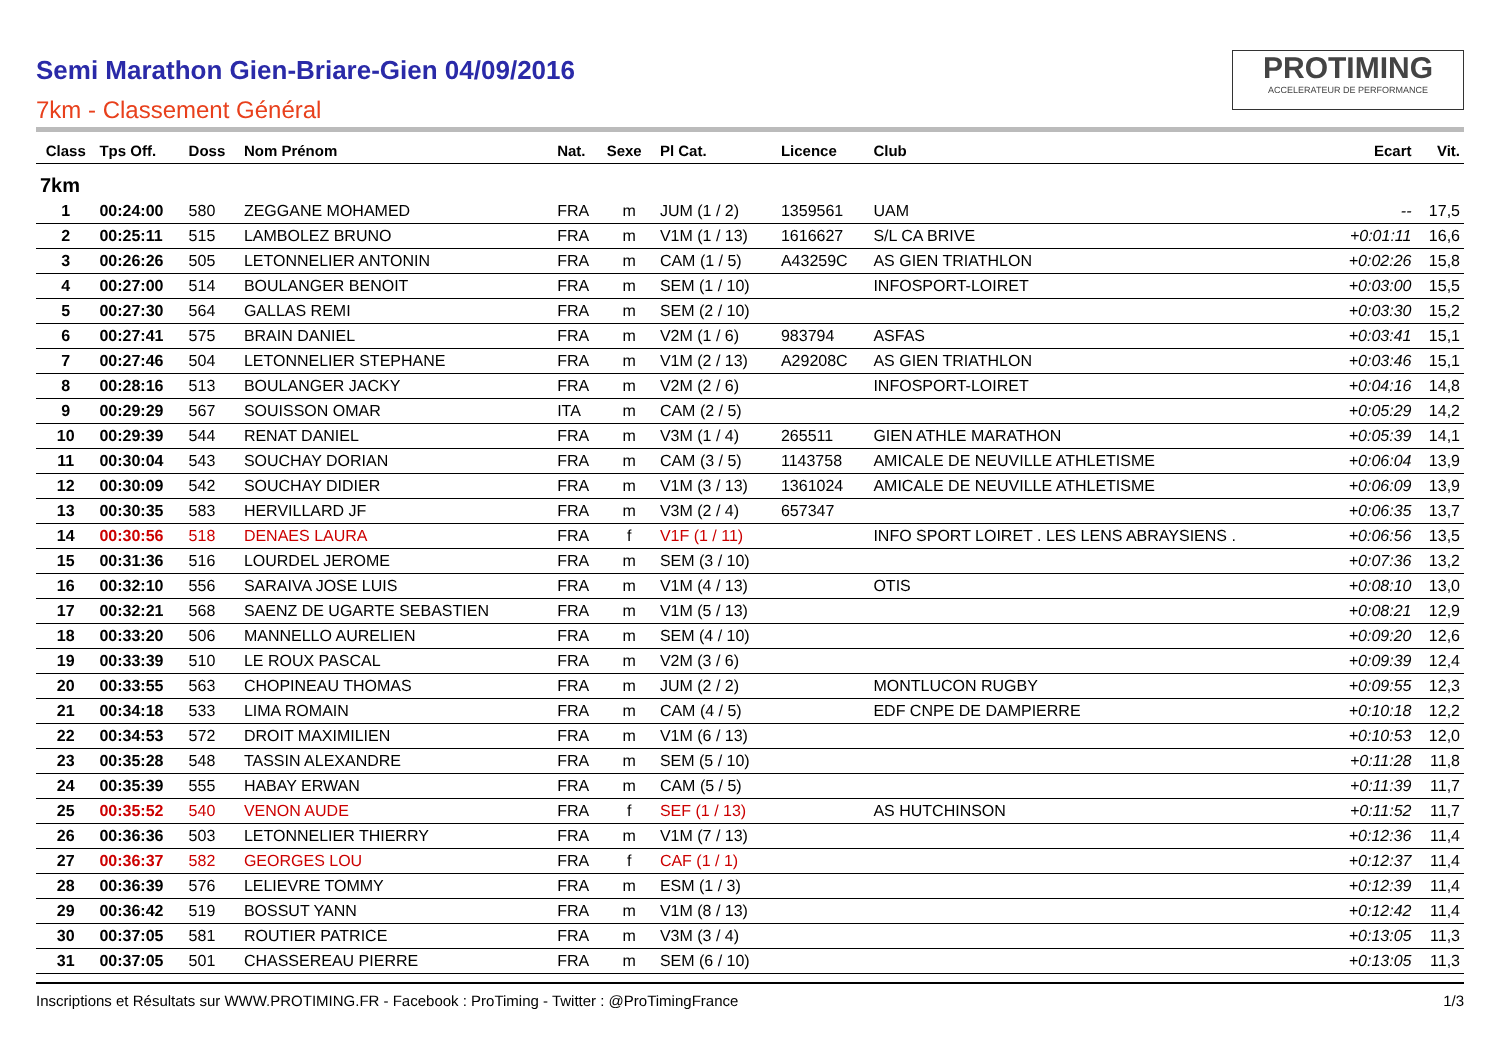Semi Marathon Gien-Briare-Gien 04/09/2016
7km - Classement Général
PROTIMING
ACCELERATEUR DE PERFORMANCE
| Class | Tps Off. | Doss | Nom Prénom | Nat. | Sexe | Pl Cat. | Licence | Club | Ecart | Vit. |
| --- | --- | --- | --- | --- | --- | --- | --- | --- | --- | --- |
| 7km | | | | | | | | | | |
| 1 | 00:24:00 | 580 | ZEGGANE MOHAMED | FRA | m | JUM (1 / 2) | 1359561 | UAM | -- | 17,5 |
| 2 | 00:25:11 | 515 | LAMBOLEZ BRUNO | FRA | m | V1M (1 / 13) | 1616627 | S/L CA BRIVE | +0:01:11 | 16,6 |
| 3 | 00:26:26 | 505 | LETONNELIER ANTONIN | FRA | m | CAM (1 / 5) | A43259C | AS GIEN TRIATHLON | +0:02:26 | 15,8 |
| 4 | 00:27:00 | 514 | BOULANGER BENOIT | FRA | m | SEM (1 / 10) | | INFOSPORT-LOIRET | +0:03:00 | 15,5 |
| 5 | 00:27:30 | 564 | GALLAS REMI | FRA | m | SEM (2 / 10) | | | +0:03:30 | 15,2 |
| 6 | 00:27:41 | 575 | BRAIN DANIEL | FRA | m | V2M (1 / 6) | 983794 | ASFAS | +0:03:41 | 15,1 |
| 7 | 00:27:46 | 504 | LETONNELIER STEPHANE | FRA | m | V1M (2 / 13) | A29208C | AS GIEN TRIATHLON | +0:03:46 | 15,1 |
| 8 | 00:28:16 | 513 | BOULANGER JACKY | FRA | m | V2M (2 / 6) | | INFOSPORT-LOIRET | +0:04:16 | 14,8 |
| 9 | 00:29:29 | 567 | SOUISSON OMAR | ITA | m | CAM (2 / 5) | | | +0:05:29 | 14,2 |
| 10 | 00:29:39 | 544 | RENAT DANIEL | FRA | m | V3M (1 / 4) | 265511 | GIEN ATHLE MARATHON | +0:05:39 | 14,1 |
| 11 | 00:30:04 | 543 | SOUCHAY DORIAN | FRA | m | CAM (3 / 5) | 1143758 | AMICALE DE NEUVILLE ATHLETISME | +0:06:04 | 13,9 |
| 12 | 00:30:09 | 542 | SOUCHAY DIDIER | FRA | m | V1M (3 / 13) | 1361024 | AMICALE DE NEUVILLE ATHLETISME | +0:06:09 | 13,9 |
| 13 | 00:30:35 | 583 | HERVILLARD JF | FRA | m | V3M (2 / 4) | 657347 | | +0:06:35 | 13,7 |
| 14 | 00:30:56 | 518 | DENAES LAURA | FRA | f | V1F (1 / 11) | | INFO SPORT LOIRET . LES LENS ABRAYSIENS . | +0:06:56 | 13,5 |
| 15 | 00:31:36 | 516 | LOURDEL JEROME | FRA | m | SEM (3 / 10) | | | +0:07:36 | 13,2 |
| 16 | 00:32:10 | 556 | SARAIVA JOSE LUIS | FRA | m | V1M (4 / 13) | | OTIS | +0:08:10 | 13,0 |
| 17 | 00:32:21 | 568 | SAENZ DE UGARTE SEBASTIEN | FRA | m | V1M (5 / 13) | | | +0:08:21 | 12,9 |
| 18 | 00:33:20 | 506 | MANNELLO AURELIEN | FRA | m | SEM (4 / 10) | | | +0:09:20 | 12,6 |
| 19 | 00:33:39 | 510 | LE ROUX PASCAL | FRA | m | V2M (3 / 6) | | | +0:09:39 | 12,4 |
| 20 | 00:33:55 | 563 | CHOPINEAU THOMAS | FRA | m | JUM (2 / 2) | | MONTLUCON RUGBY | +0:09:55 | 12,3 |
| 21 | 00:34:18 | 533 | LIMA ROMAIN | FRA | m | CAM (4 / 5) | | EDF CNPE DE DAMPIERRE | +0:10:18 | 12,2 |
| 22 | 00:34:53 | 572 | DROIT MAXIMILIEN | FRA | m | V1M (6 / 13) | | | +0:10:53 | 12,0 |
| 23 | 00:35:28 | 548 | TASSIN ALEXANDRE | FRA | m | SEM (5 / 10) | | | +0:11:28 | 11,8 |
| 24 | 00:35:39 | 555 | HABAY ERWAN | FRA | m | CAM (5 / 5) | | | +0:11:39 | 11,7 |
| 25 | 00:35:52 | 540 | VENON AUDE | FRA | f | SEF (1 / 13) | | AS HUTCHINSON | +0:11:52 | 11,7 |
| 26 | 00:36:36 | 503 | LETONNELIER THIERRY | FRA | m | V1M (7 / 13) | | | +0:12:36 | 11,4 |
| 27 | 00:36:37 | 582 | GEORGES LOU | FRA | f | CAF (1 / 1) | | | +0:12:37 | 11,4 |
| 28 | 00:36:39 | 576 | LELIEVRE TOMMY | FRA | m | ESM (1 / 3) | | | +0:12:39 | 11,4 |
| 29 | 00:36:42 | 519 | BOSSUT YANN | FRA | m | V1M (8 / 13) | | | +0:12:42 | 11,4 |
| 30 | 00:37:05 | 581 | ROUTIER PATRICE | FRA | m | V3M (3 / 4) | | | +0:13:05 | 11,3 |
| 31 | 00:37:05 | 501 | CHASSEREAU PIERRE | FRA | m | SEM (6 / 10) | | | +0:13:05 | 11,3 |
Inscriptions et Résultats sur WWW.PROTIMING.FR - Facebook : ProTiming - Twitter : @ProTimingFrance 1/3